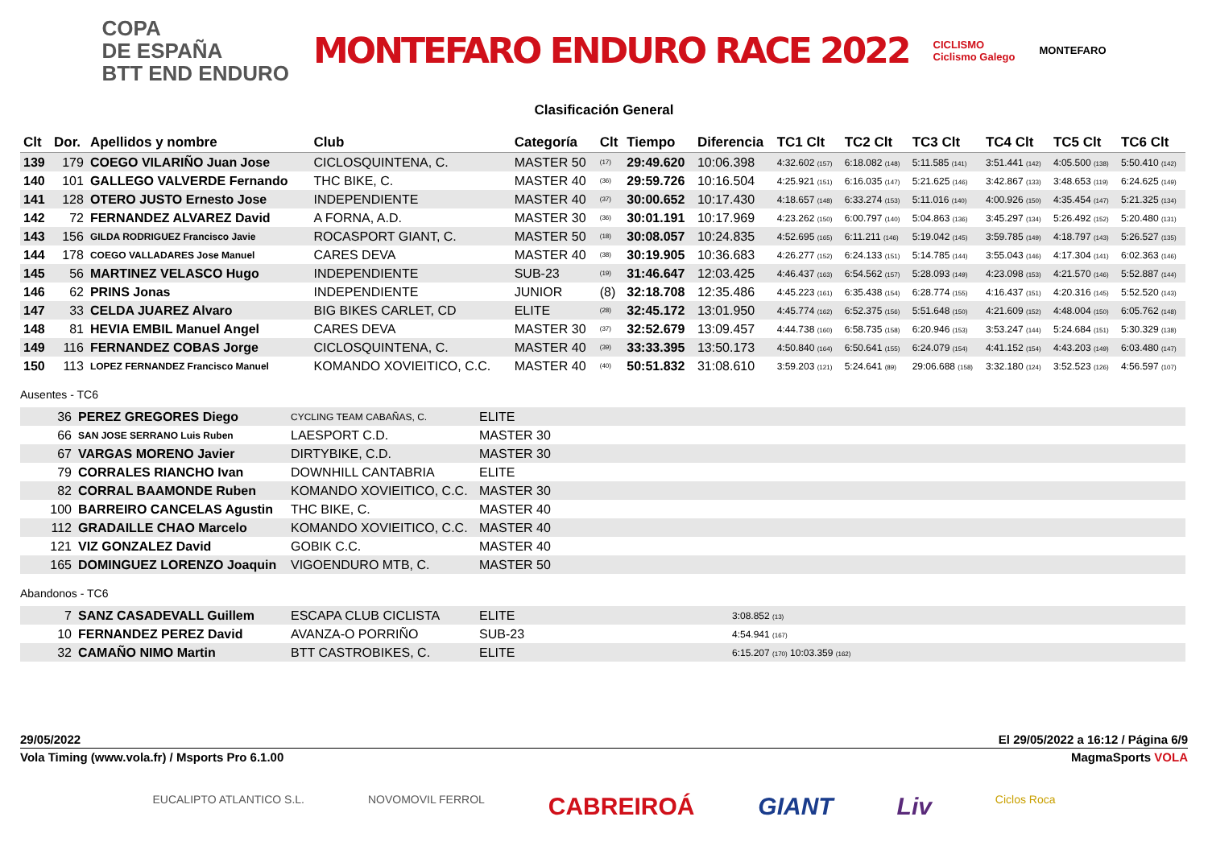COPA
DE ESPAÑA
BTT END ENDURO
MONTEFARO ENDURO RACE 2022
CICLISMO
Ciclismo Galego
MONTEFARO
Clasificación General
| Clt | Dor. | Apellidos y nombre | Club | Categoría | Clt | Tiempo | Diferencia | TC1 Clt | TC2 Clt | TC3 Clt | TC4 Clt | TC5 Clt | TC6 Clt |
| --- | --- | --- | --- | --- | --- | --- | --- | --- | --- | --- | --- | --- | --- |
| 139 | 179 | COEGO VILARIÑO Juan Jose | CICLOSQUINTENA, C. | MASTER 50 | (17) | 29:49.620 | 10:06.398 | 4:32.602 (157) | 6:18.082 (148) | 5:11.585 (141) | 3:51.441 (142) | 4:05.500 (138) | 5:50.410 (142) |
| 140 | 101 | GALLEGO VALVERDE Fernando | THC BIKE, C. | MASTER 40 | (36) | 29:59.726 | 10:16.504 | 4:25.921 (151) | 6:16.035 (147) | 5:21.625 (146) | 3:42.867 (133) | 3:48.653 (119) | 6:24.625 (149) |
| 141 | 128 | OTERO JUSTO Ernesto Jose | INDEPENDIENTE | MASTER 40 | (37) | 30:00.652 | 10:17.430 | 4:18.657 (148) | 6:33.274 (153) | 5:11.016 (140) | 4:00.926 (150) | 4:35.454 (147) | 5:21.325 (134) |
| 142 | 72 | FERNANDEZ ALVAREZ David | A FORNA, A.D. | MASTER 30 | (36) | 30:01.191 | 10:17.969 | 4:23.262 (150) | 6:00.797 (140) | 5:04.863 (136) | 3:45.297 (134) | 5:26.492 (152) | 5:20.480 (131) |
| 143 | 156 | GILDA RODRIGUEZ Francisco Javie | ROCASPORT GIANT, C. | MASTER 50 | (18) | 30:08.057 | 10:24.835 | 4:52.695 (165) | 6:11.211 (146) | 5:19.042 (145) | 3:59.785 (149) | 4:18.797 (143) | 5:26.527 (135) |
| 144 | 178 | COEGO VALLADARES Jose Manuel | CARES DEVA | MASTER 40 | (38) | 30:19.905 | 10:36.683 | 4:26.277 (152) | 6:24.133 (151) | 5:14.785 (144) | 3:55.043 (146) | 4:17.304 (141) | 6:02.363 (146) |
| 145 | 56 | MARTINEZ VELASCO Hugo | INDEPENDIENTE | SUB-23 | (19) | 31:46.647 | 12:03.425 | 4:46.437 (163) | 6:54.562 (157) | 5:28.093 (149) | 4:23.098 (153) | 4:21.570 (146) | 5:52.887 (144) |
| 146 | 62 | PRINS Jonas | INDEPENDIENTE | JUNIOR | (8) | 32:18.708 | 12:35.486 | 4:45.223 (161) | 6:35.438 (154) | 6:28.774 (155) | 4:16.437 (151) | 4:20.316 (145) | 5:52.520 (143) |
| 147 | 33 | CELDA JUAREZ Alvaro | BIG BIKES CARLET, CD | ELITE | (28) | 32:45.172 | 13:01.950 | 4:45.774 (162) | 6:52.375 (156) | 5:51.648 (150) | 4:21.609 (152) | 4:48.004 (150) | 6:05.762 (148) |
| 148 | 81 | HEVIA EMBIL Manuel Angel | CARES DEVA | MASTER 30 | (37) | 32:52.679 | 13:09.457 | 4:44.738 (160) | 6:58.735 (158) | 6:20.946 (153) | 3:53.247 (144) | 5:24.684 (151) | 5:30.329 (138) |
| 149 | 116 | FERNANDEZ COBAS Jorge | CICLOSQUINTENA, C. | MASTER 40 | (39) | 33:33.395 | 13:50.173 | 4:50.840 (164) | 6:50.641 (155) | 6:24.079 (154) | 4:41.152 (154) | 4:43.203 (149) | 6:03.480 (147) |
| 150 | 113 | LOPEZ FERNANDEZ Francisco Manuel | KOMANDO XOVIEITICO, C.C. | MASTER 40 | (40) | 50:51.832 | 31:08.610 | 3:59.203 (121) | 5:24.641 (89) | 29:06.688 (158) | 3:32.180 (124) | 3:52.523 (126) | 4:56.597 (107) |
Ausentes - TC6
| 36 | PEREZ GREGORES Diego | CYCLING TEAM CABAÑAS, C. | ELITE |
| 66 | SAN JOSE SERRANO Luis Ruben | LAESPORT C.D. | MASTER 30 |
| 67 | VARGAS MORENO Javier | DIRTYBIKE, C.D. | MASTER 30 |
| 79 | CORRALES RIANCHO Ivan | DOWNHILL CANTABRIA | ELITE |
| 82 | CORRAL BAAMONDE Ruben | KOMANDO XOVIEITICO, C.C. | MASTER 30 |
| 100 | BARREIRO CANCELAS Agustin | THC BIKE, C. | MASTER 40 |
| 112 | GRADAILLE CHAO Marcelo | KOMANDO XOVIEITICO, C.C. | MASTER 40 |
| 121 | VIZ GONZALEZ David | GOBIK C.C. | MASTER 40 |
| 165 | DOMINGUEZ LORENZO Joaquin | VIGOENDURO MTB, C. | MASTER 50 |
Abandonos - TC6
| 7 | SANZ CASADEVALL Guillem | ESCAPA CLUB CICLISTA | ELITE | 3:08.852 (13) |
| 10 | FERNANDEZ PEREZ David | AVANZA-O PORRIÑO | SUB-23 | 4:54.941 (167) |
| 32 | CAMAÑO NIMO Martin | BTT CASTROBIKES, C. | ELITE | 6:15.207 (170) 10:03.359 (162) |
29/05/2022 El 29/05/2022 a 16:12 / Página 6/9
Vola Timing (www.vola.fr) / Msports Pro 6.1.00 MagmaSports VOLA
EUCALIPTO ATLANTICO S.L. NOVOMOVIL FERROL CABREIROÁ GIANT Liv Ciclos Roca